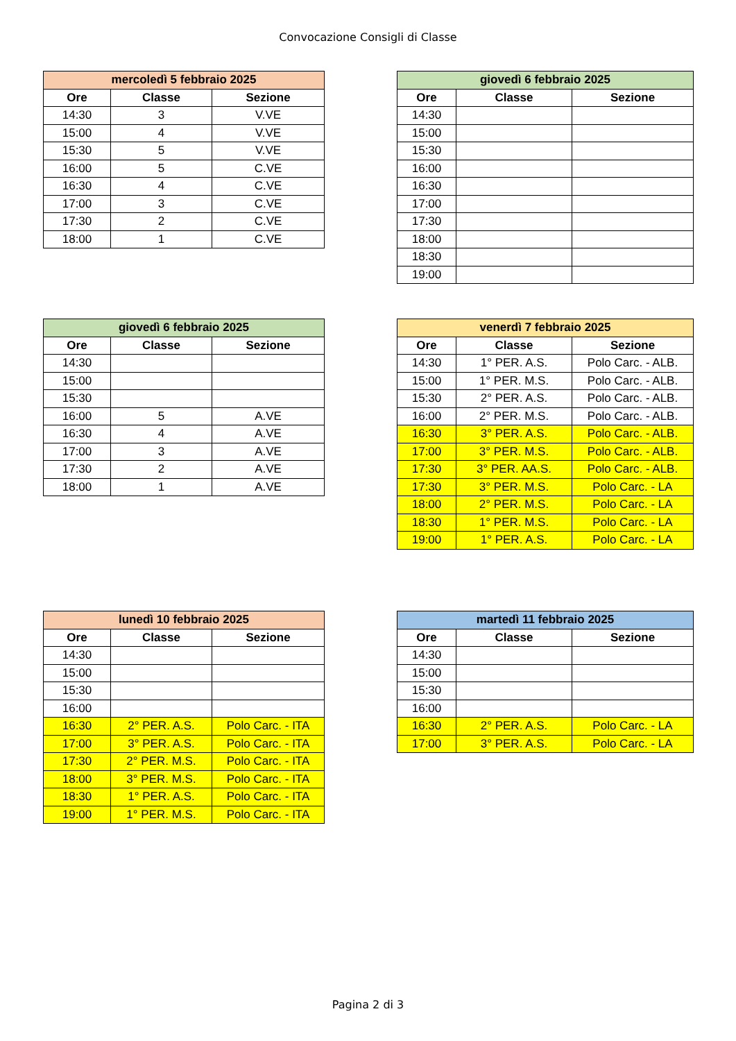Convocazione Consigli di Classe
| mercoledì 5 febbraio 2025 | | |
| --- | --- | --- |
| Ore | Classe | Sezione |
| 14:30 | 3 | V.VE |
| 15:00 | 4 | V.VE |
| 15:30 | 5 | V.VE |
| 16:00 | 5 | C.VE |
| 16:30 | 4 | C.VE |
| 17:00 | 3 | C.VE |
| 17:30 | 2 | C.VE |
| 18:00 | 1 | C.VE |
| giovedì 6 febbraio 2025 | | |
| --- | --- | --- |
| Ore | Classe | Sezione |
| 14:30 | | |
| 15:00 | | |
| 15:30 | | |
| 16:00 | | |
| 16:30 | | |
| 17:00 | | |
| 17:30 | | |
| 18:00 | | |
| 18:30 | | |
| 19:00 | | |
| giovedì 6 febbraio 2025 | | |
| --- | --- | --- |
| Ore | Classe | Sezione |
| 14:30 | | |
| 15:00 | | |
| 15:30 | | |
| 16:00 | 5 | A.VE |
| 16:30 | 4 | A.VE |
| 17:00 | 3 | A.VE |
| 17:30 | 2 | A.VE |
| 18:00 | 1 | A.VE |
| venerdì 7 febbraio 2025 | | |
| --- | --- | --- |
| Ore | Classe | Sezione |
| 14:30 | 1° PER. A.S. | Polo Carc. - ALB. |
| 15:00 | 1° PER. M.S. | Polo Carc. - ALB. |
| 15:30 | 2° PER. A.S. | Polo Carc. - ALB. |
| 16:00 | 2° PER. M.S. | Polo Carc. - ALB. |
| 16:30 | 3° PER. A.S. | Polo Carc. - ALB. |
| 17:00 | 3° PER. M.S. | Polo Carc. - ALB. |
| 17:30 | 3° PER. AA.S. | Polo Carc. - ALB. |
| 17:30 | 3° PER. M.S. | Polo Carc. - LA |
| 18:00 | 2° PER. M.S. | Polo Carc. - LA |
| 18:30 | 1° PER. M.S. | Polo Carc. - LA |
| 19:00 | 1° PER. A.S. | Polo Carc. - LA |
| lunedì 10 febbraio 2025 | | |
| --- | --- | --- |
| Ore | Classe | Sezione |
| 14:30 | | |
| 15:00 | | |
| 15:30 | | |
| 16:00 | | |
| 16:30 | 2° PER. A.S. | Polo Carc. - ITA |
| 17:00 | 3° PER. A.S. | Polo Carc. - ITA |
| 17:30 | 2° PER. M.S. | Polo Carc. - ITA |
| 18:00 | 3° PER. M.S. | Polo Carc. - ITA |
| 18:30 | 1° PER. A.S. | Polo Carc. - ITA |
| 19:00 | 1° PER. M.S. | Polo Carc. - ITA |
| martedì 11 febbraio 2025 | | |
| --- | --- | --- |
| Ore | Classe | Sezione |
| 14:30 | | |
| 15:00 | | |
| 15:30 | | |
| 16:00 | | |
| 16:30 | 2° PER. A.S. | Polo Carc. - LA |
| 17:00 | 3° PER. A.S. | Polo Carc. - LA |
Pagina 2 di 3